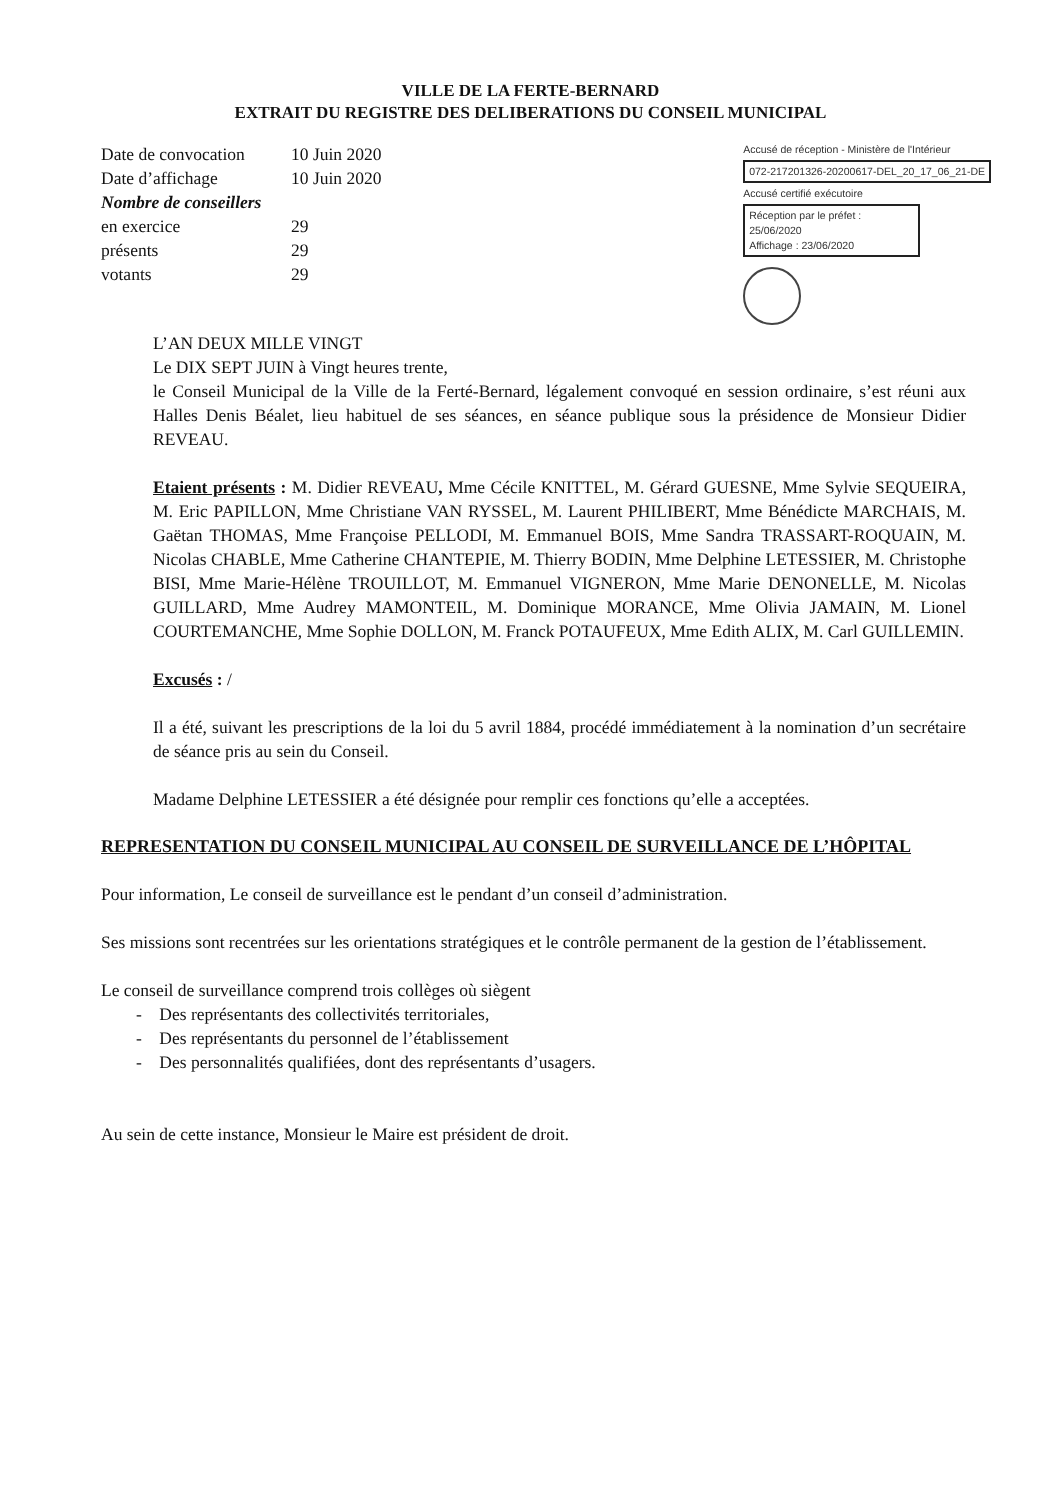VILLE DE LA FERTE-BERNARD
EXTRAIT DU REGISTRE DES DELIBERATIONS DU CONSEIL MUNICIPAL
| Date de convocation | 10 Juin 2020 |
| Date d’affichage | 10 Juin 2020 |
| Nombre de conseillers | |
| en exercice | 29 |
| présents | 29 |
| votants | 29 |
Accusé de réception - Ministère de l'Intérieur
072-217201326-20200617-DEL_20_17_06_21-DE
Accusé certifié exécutoire
Réception par le préfet : 25/06/2020
Affichage : 23/06/2020
L’AN DEUX MILLE VINGT
Le DIX SEPT JUIN à Vingt heures trente,
le Conseil Municipal de la Ville de la Ferté-Bernard, légalement convoqué en session ordinaire, s’est réuni aux Halles Denis Béalet, lieu habituel de ses séances, en séance publique sous la présidence de Monsieur Didier REVEAU.
Etaient présents : M. Didier REVEAU, Mme Cécile KNITTEL, M. Gérard GUESNE, Mme Sylvie SEQUEIRA, M. Eric PAPILLON, Mme Christiane VAN RYSSEL, M. Laurent PHILIBERT, Mme Bénédicte MARCHAIS, M. Gaëtan THOMAS, Mme Françoise PELLODI, M. Emmanuel BOIS, Mme Sandra TRASSART-ROQUAIN, M. Nicolas CHABLE, Mme Catherine CHANTEPIE, M. Thierry BODIN, Mme Delphine LETESSIER, M. Christophe BISI, Mme Marie-Hélène TROUILLOT, M. Emmanuel VIGNERON, Mme Marie DENONELLE, M. Nicolas GUILLARD, Mme Audrey MAMONTEIL, M. Dominique MORANCE, Mme Olivia JAMAIN, M. Lionel COURTEMANCHE, Mme Sophie DOLLON, M. Franck POTAUFEUX, Mme Edith ALIX, M. Carl GUILLEMIN.
Excusés : /
Il a été, suivant les prescriptions de la loi du 5 avril 1884, procédé immédiatement à la nomination d’un secrétaire de séance pris au sein du Conseil.
Madame Delphine LETESSIER a été désignée pour remplir ces fonctions qu’elle a acceptées.
REPRESENTATION DU CONSEIL MUNICIPAL AU CONSEIL DE SURVEILLANCE DE L’HÔPITAL
Pour information, Le conseil de surveillance est le pendant d’un conseil d’administration.
Ses missions sont recentrées sur les orientations stratégiques et le contrôle permanent de la gestion de l’établissement.
Le conseil de surveillance comprend trois collèges où siègent
- Des représentants des collectivités territoriales,
- Des représentants du personnel de l’établissement
- Des personnalités qualifiées, dont des représentants d’usagers.
Au sein de cette instance, Monsieur le Maire est président de droit.